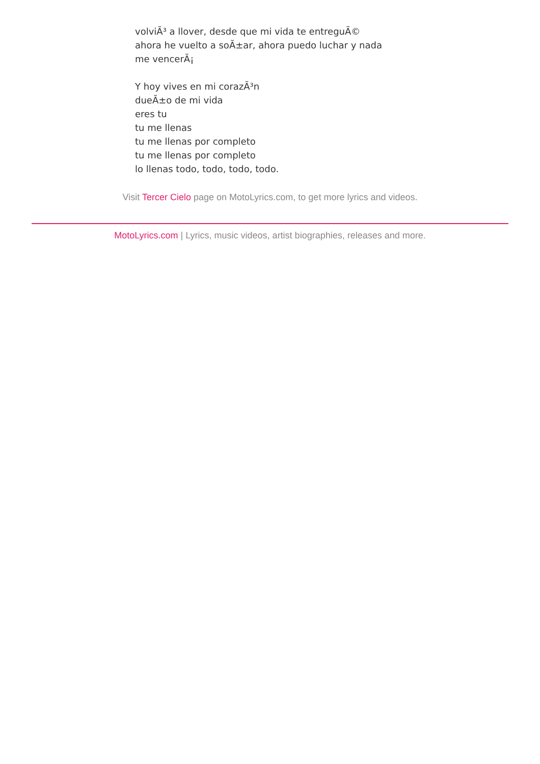volviÃ³ a llover, desde que mi vida te entreguÃ©
ahora he vuelto a soÃ±ar, ahora puedo luchar y nada
me vencerÃ¡
Y hoy vives en mi corazÃ³n
dueÃ±o de mi vida
eres tu
tu me llenas
tu me llenas por completo
tu me llenas por completo
lo llenas todo, todo, todo, todo.
Visit Tercer Cielo page on MotoLyrics.com, to get more lyrics and videos.
MotoLyrics.com | Lyrics, music videos, artist biographies, releases and more.